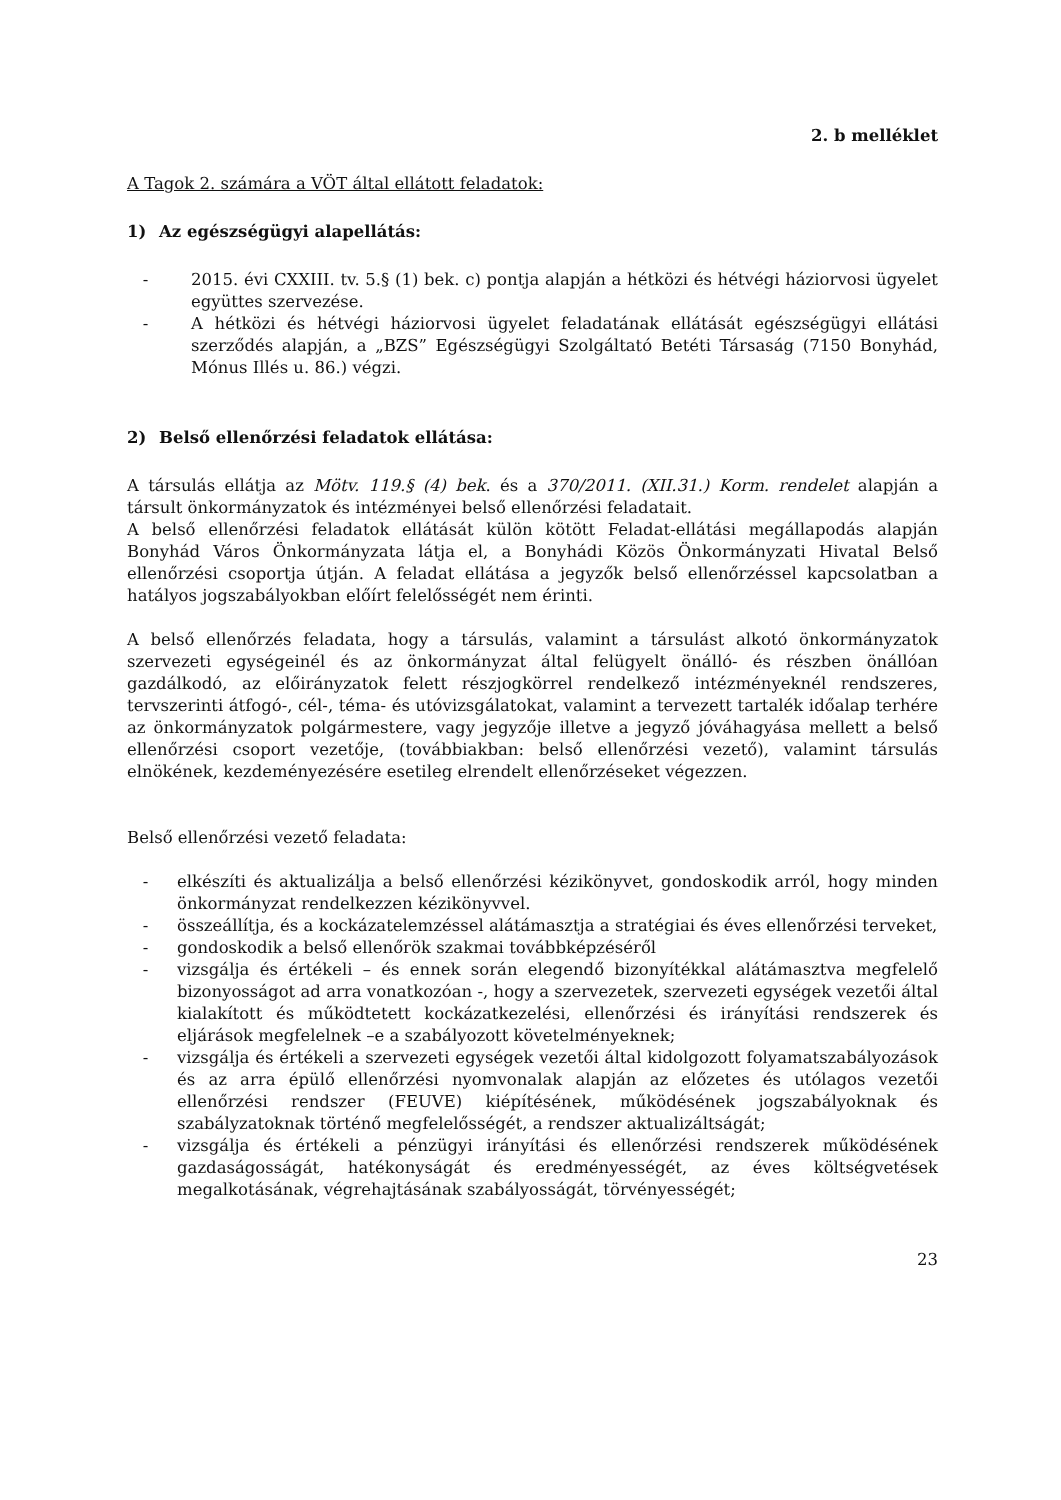2. b melléklet
A Tagok 2. számára a VÖT által ellátott feladatok:
1) Az egészségügyi alapellátás:
- 2015. évi CXXIII. tv. 5.§ (1) bek. c) pontja alapján a hétközi és hétvégi háziorvosi ügyelet együttes szervezése.
- A hétközi és hétvégi háziorvosi ügyelet feladatának ellátását egészségügyi ellátási szerződés alapján, a „BZS” Egészségügyi Szolgáltató Betéti Társaság (7150 Bonyhád, Mónus Illés u. 86.) végzi.
2) Belső ellenőrzési feladatok ellátása:
A társulás ellátja az Mötv. 119.§ (4) bek. és a 370/2011. (XII.31.) Korm. rendelet alapján a társult önkormányzatok és intézményei belső ellenőrzési feladatait.
A belső ellenőrzési feladatok ellátását külön kötött Feladat-ellátási megállapodás alapján Bonyhád Város Önkormányzata látja el, a Bonyhádi Közös Önkormányzati Hivatal Belső ellenőrzési csoportja útján. A feladat ellátása a jegyzők belső ellenőrzéssel kapcsolatban a hatályos jogszabályokban előírt felelősségét nem érinti.
A belső ellenőrzés feladata, hogy a társulás, valamint a társulást alkotó önkormányzatok szervezeti egységeinél és az önkormányzat által felügyelt önálló- és részben önállóan gazdálkodó, az előirányzatok felett részjogkörrel rendelkező intézményeknél rendszeres, tervszerinti átfogó-, cél-, téma- és utóvizsgálatokat, valamint a tervezett tartalék időalap terhére az önkormányzatok polgármestere, vagy jegyzője illetve a jegyző jóváhagyása mellett a belső ellenőrzési csoport vezetője, (továbbiakban: belső ellenőrzési vezető), valamint társulás elnökének, kezdeményezésére esetileg elrendelt ellenőrzéseket végezzen.
Belső ellenőrzési vezető feladata:
- elkészíti és aktualizálja a belső ellenőrzési kézikönyvet, gondoskodik arról, hogy minden önkormányzat rendelkezzen kézikönyvvel.
- összeállítja, és a kockázatelemzéssel alátámasztja a stratégiai és éves ellenőrzési terveket,
- gondoskodik a belső ellenőrök szakmai továbbképzéséről
- vizsgálja és értékeli – és ennek során elegendő bizonyítékkal alátámasztva megfelelő bizonyosságot ad arra vonatkozóan -, hogy a szervezetek, szervezeti egységek vezetői által kialakított és működtetett kockázatkezelési, ellenőrzési és irányítási rendszerek és eljárások megfelelnek –e a szabályozott követelményeknek;
- vizsgálja és értékeli a szervezeti egységek vezetői által kidolgozott folyamatszabályozások és az arra épülő ellenőrzési nyomvonalak alapján az előzetes és utólagos vezetői ellenőrzési rendszer (FEUVE) kiépítésének, működésének jogszabályoknak és szabályzatoknak történő megfelelősségét, a rendszer aktualizáltságát;
- vizsgálja és értékeli a pénzügyi irányítási és ellenőrzési rendszerek működésének gazdaságosságát, hatékonyságát és eredményességét, az éves költségvetések megalkotásának, végrehajtásának szabályosságát, törvényességét;
23